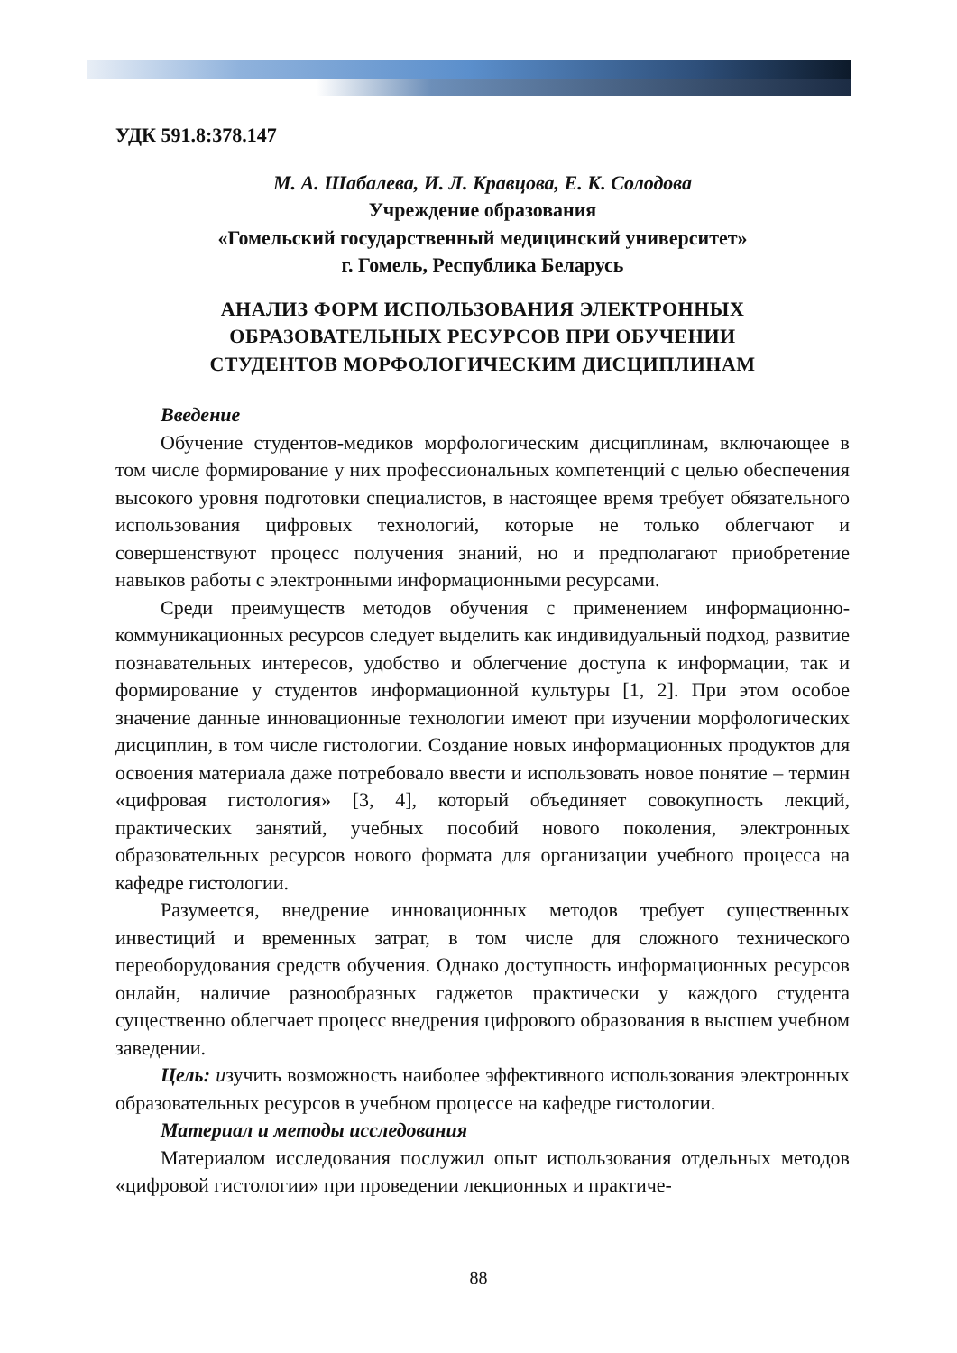УДК 591.8:378.147
М. А. Шабалева, И. Л. Кравцова, Е. К. Солодова
Учреждение образования
«Гомельский государственный медицинский университет»
г. Гомель, Республика Беларусь
АНАЛИЗ ФОРМ ИСПОЛЬЗОВАНИЯ ЭЛЕКТРОННЫХ
ОБРАЗОВАТЕЛЬНЫХ РЕСУРСОВ ПРИ ОБУЧЕНИИ
СТУДЕНТОВ МОРФОЛОГИЧЕСКИМ ДИСЦИПЛИНАМ
Введение
Обучение студентов-медиков морфологическим дисциплинам, включающее в том числе формирование у них профессиональных компетенций с целью обеспечения высокого уровня подготовки специалистов, в настоящее время требует обязательного использования цифровых технологий, которые не только облегчают и совершенствуют процесс получения знаний, но и предполагают приобретение навыков работы с электронными информационными ресурсами.
Среди преимуществ методов обучения с применением информационно-коммуникационных ресурсов следует выделить как индивидуальный подход, развитие познавательных интересов, удобство и облегчение доступа к информации, так и формирование у студентов информационной культуры [1, 2]. При этом особое значение данные инновационные технологии имеют при изучении морфологических дисциплин, в том числе гистологии. Создание новых информационных продуктов для освоения материала даже потребовало ввести и использовать новое понятие – термин «цифровая гистология» [3, 4], который объединяет совокупность лекций, практических занятий, учебных пособий нового поколения, электронных образовательных ресурсов нового формата для организации учебного процесса на кафедре гистологии.
Разумеется, внедрение инновационных методов требует существенных инвестиций и временных затрат, в том числе для сложного технического переоборудования средств обучения. Однако доступность информационных ресурсов онлайн, наличие разнообразных гаджетов практически у каждого студента существенно облегчает процесс внедрения цифрового образования в высшем учебном заведении.
Цель: изучить возможность наиболее эффективного использования электронных образовательных ресурсов в учебном процессе на кафедре гистологии.
Материал и методы исследования
Материалом исследования послужил опыт использования отдельных методов «цифровой гистологии» при проведении лекционных и практиче-
88